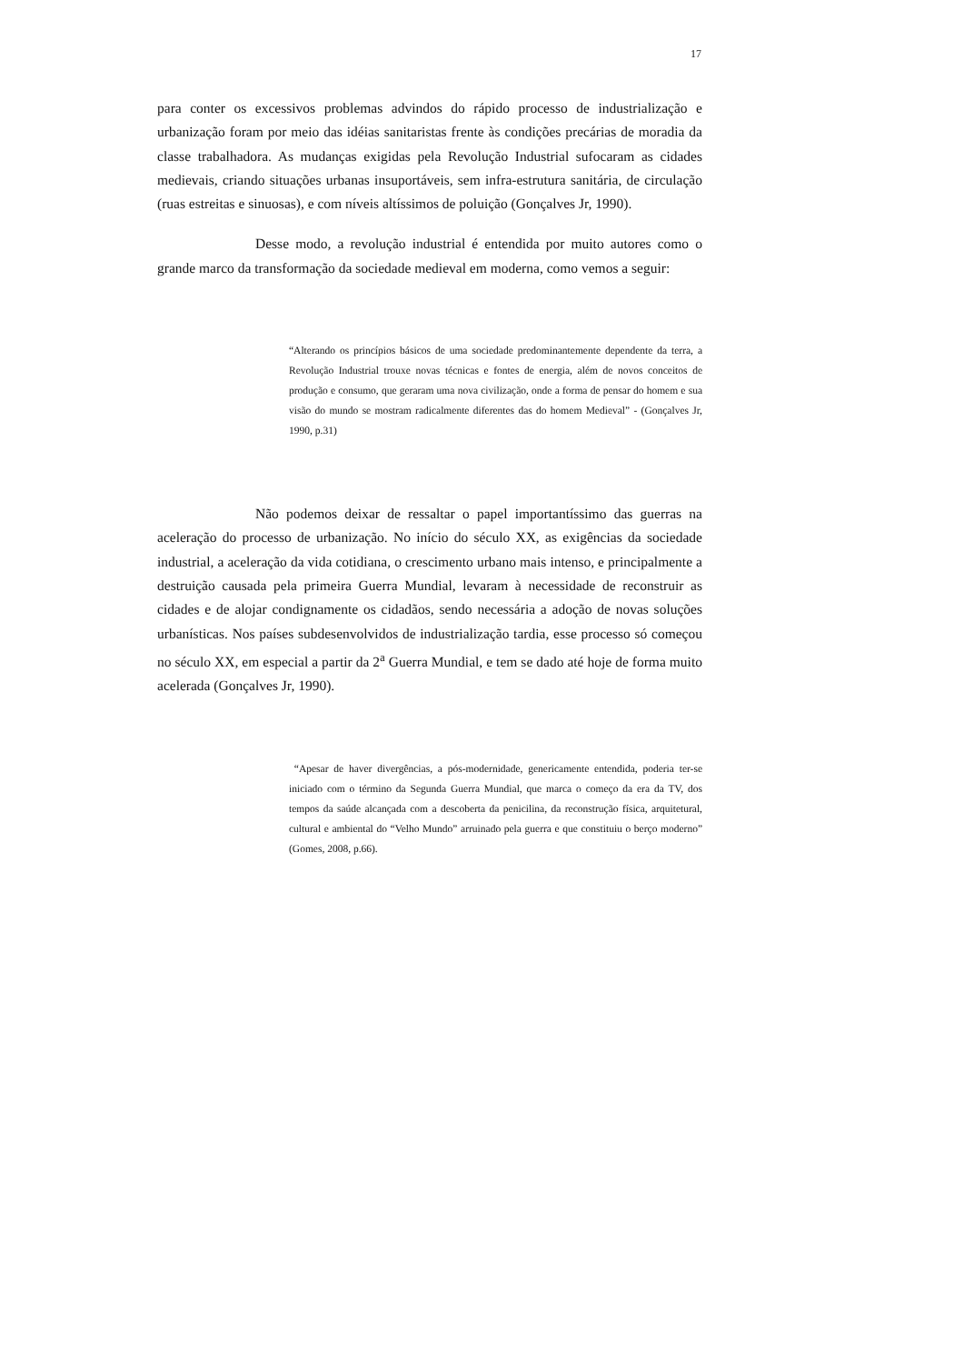17
para conter os excessivos problemas advindos do rápido processo de industrialização e urbanização foram por meio das idéias sanitaristas frente às condições precárias de moradia da classe trabalhadora. As mudanças exigidas pela Revolução Industrial sufocaram as cidades medievais, criando situações urbanas insuportáveis, sem infra-estrutura sanitária, de circulação (ruas estreitas e sinuosas), e com níveis altíssimos de poluição (Gonçalves Jr, 1990).
Desse modo, a revolução industrial é entendida por muito autores como o grande marco da transformação da sociedade medieval em moderna, como vemos a seguir:
“Alterando os princípios básicos de uma sociedade predominantemente dependente da terra, a Revolução Industrial trouxe novas técnicas e fontes de energia, além de novos conceitos de produção e consumo, que geraram uma nova civilização, onde a forma de pensar do homem e sua visão do mundo se mostram radicalmente diferentes das do homem Medieval” - (Gonçalves Jr, 1990, p.31)
Não podemos deixar de ressaltar o papel importantíssimo das guerras na aceleração do processo de urbanização. No início do século XX, as exigências da sociedade industrial, a aceleração da vida cotidiana, o crescimento urbano mais intenso, e principalmente a destruição causada pela primeira Guerra Mundial, levaram à necessidade de reconstruir as cidades e de alojar condignamente os cidadãos, sendo necessária a adoção de novas soluções urbanísticas. Nos países subdesenvolvidos de industrialização tardia, esse processo só começou no século XX, em especial a partir da 2<sup>a</sup> Guerra Mundial, e tem se dado até hoje de forma muito acelerada (Gonçalves Jr, 1990).
“Apesar de haver divergências, a pós-modernidade, genericamente entendida, poderia ter-se iniciado com o término da Segunda Guerra Mundial, que marca o começo da era da TV, dos tempos da saúde alcançada com a descoberta da penicilina, da reconstrução física, arquitetural, cultural e ambiental do “Velho Mundo” arruinado pela guerra e que constituiu o berço moderno” (Gomes, 2008, p.66).